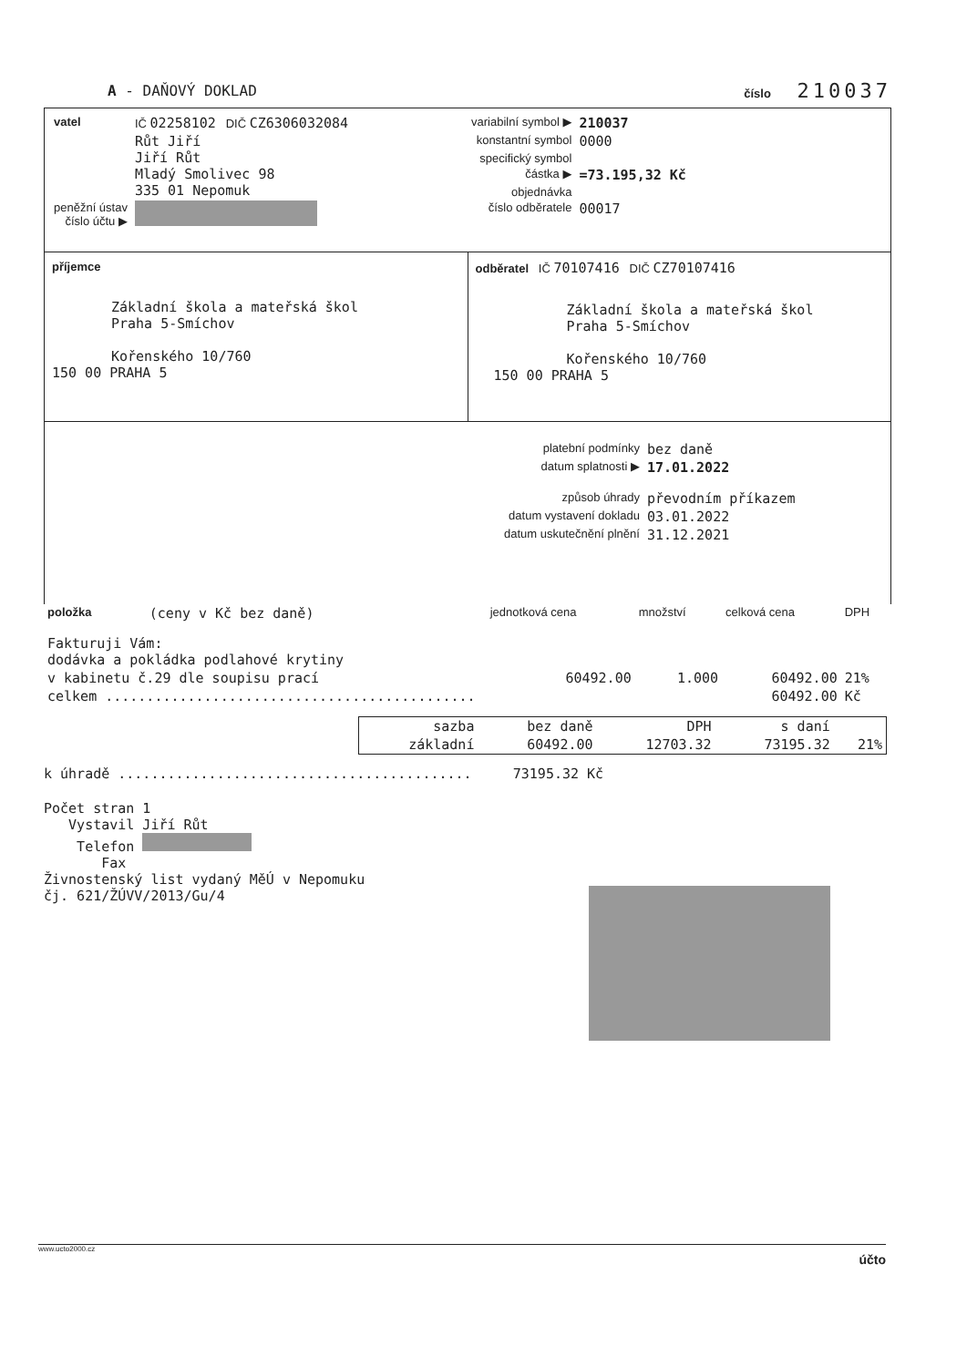A - DAŇOVÝ DOKLAD číslo 210037
| vatel | IČ 02258102 DIČ CZ6306032084 |
| | Růt Jiří Jiří Růt Mladý Smolivec 98 335 01 Nepomuk |
| peněžní ústav číslo účtu ▶ | |
| variabilní symbol ▶ | 210037 |
| konstantní symbol | 0000 |
| specifický symbol | |
| částka ▶ | =73.195,32 Kč |
| objednávka | |
| číslo odběratele | 00017 |
příjemce
Základní škola a mateřská škol
Praha 5-Smíchov
Kořenského 10/760
150 00 PRAHA 5
odběratel IČ 70107416 DIČ CZ70107416
Základní škola a mateřská škol
Praha 5-Smíchov
Kořenského 10/760
150 00 PRAHA 5
| platební podmínky | bez daně |
| datum splatnosti ▶ | 17.01.2022 |
| způsob úhrady | převodním příkazem |
| datum vystavení dokladu | 03.01.2022 |
| datum uskutečnění plnění | 31.12.2021 |
| položka | (ceny v Kč bez daně) | jednotková cena | množství | celková cena | DPH |
| Fakturuji Vám: dodávka a pokládka podlahové krytiny | | | | | |
| v kabinetu č.29 dle soupisu prací | | 60492.00 | 1.000 | 60492.00 | 21% |
| celkem ............................................. | | | | 60492.00 | Kč |
| sazba | bez daně | DPH | s daní | |
| základní | 60492.00 | 12703.32 | 73195.32 | 21% |
k úhradě ........................................... 73195.32 Kč
Počet stran 1
Vystavil Jiří Růt
Telefon
Fax
Živnostenský list vydaný MěÚ v Nepomuku
čj. 621/ŽÚVV/2013/Gu/4
www.ucto2000.cz účto